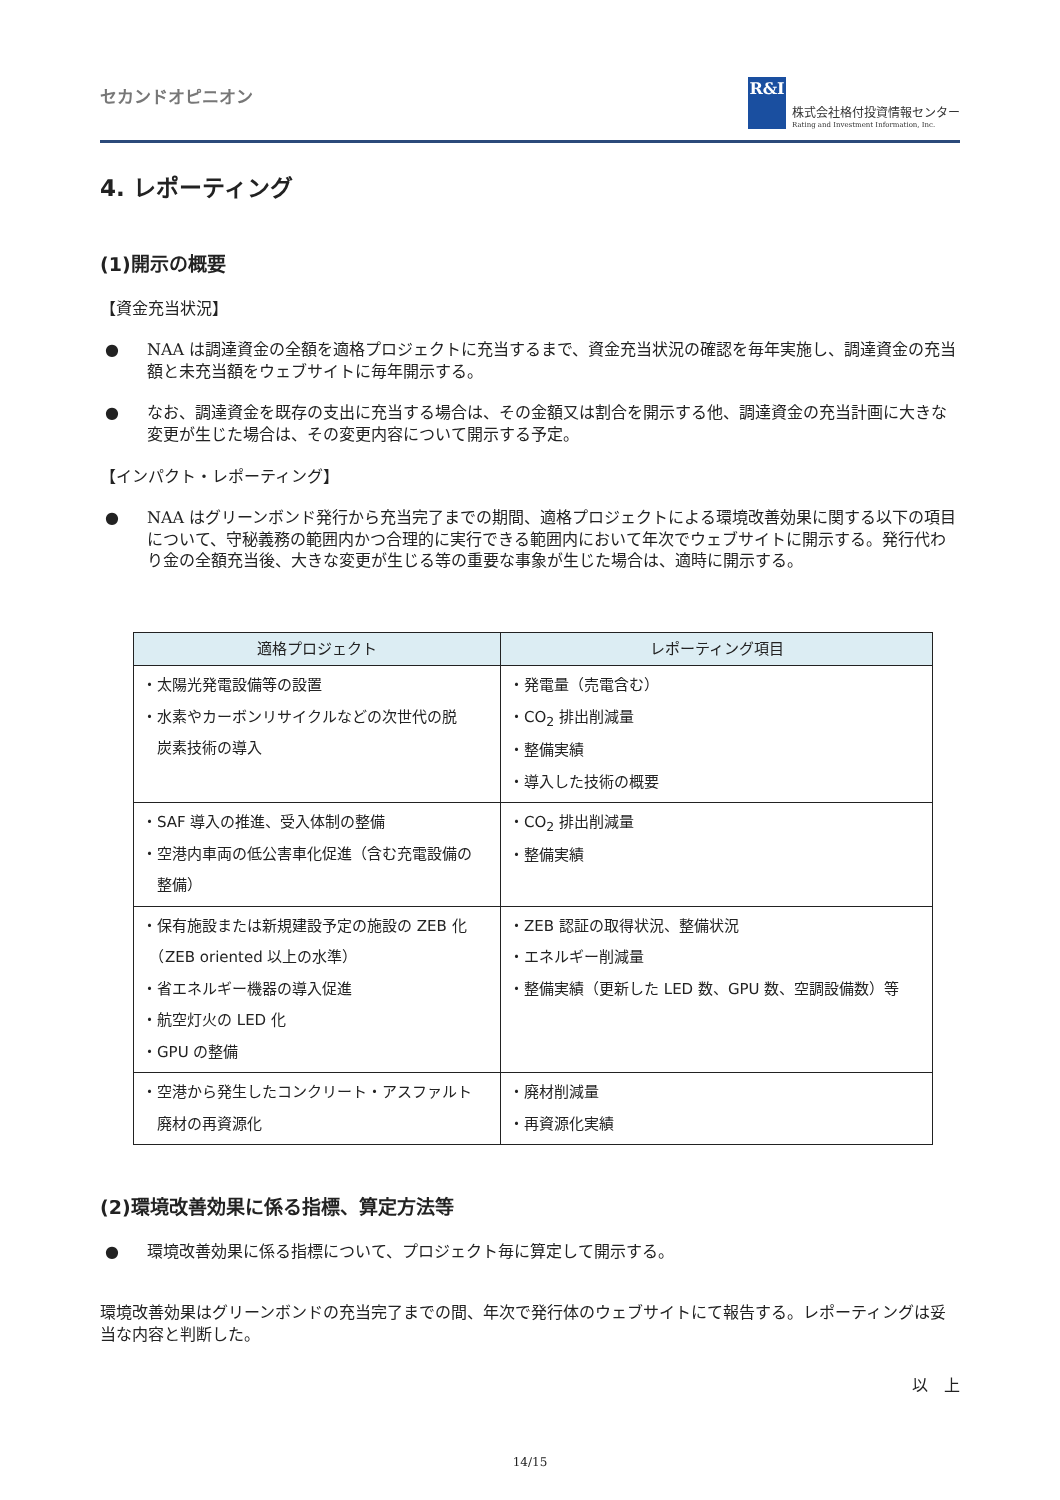セカンドオピニオン
R&I
株式会社格付投資情報センター
Rating and Investment Information, Inc.
4. レポーティング
(1)開示の概要
【資金充当状況】
● NAA は調達資金の全額を適格プロジェクトに充当するまで、資金充当状況の確認を毎年実施し、調達資金の充当額と未充当額をウェブサイトに毎年開示する。
● なお、調達資金を既存の支出に充当する場合は、その金額又は割合を開示する他、調達資金の充当計画に大きな変更が生じた場合は、その変更内容について開示する予定。
【インパクト・レポーティング】
● NAA はグリーンボンド発行から充当完了までの期間、適格プロジェクトによる環境改善効果に関する以下の項目について、守秘義務の範囲内かつ合理的に実行できる範囲内において年次でウェブサイトに開示する。発行代わり金の全額充当後、大きな変更が生じる等の重要な事象が生じた場合は、適時に開示する。
| 適格プロジェクト | レポーティング項目 |
| --- | --- |
| ・太陽光発電設備等の設置 ・水素やカーボンリサイクルなどの次世代の脱 炭素技術の導入 | ・発電量（売電含む） ・CO<sub>2</sub> 排出削減量 ・整備実績 ・導入した技術の概要 |
| ・SAF 導入の推進、受入体制の整備 ・空港内車両の低公害車化促進（含む充電設備の 整備） | ・CO<sub>2</sub> 排出削減量 ・整備実績 |
| ・保有施設または新規建設予定の施設の ZEB 化 （ZEB oriented 以上の水準） ・省エネルギー機器の導入促進 ・航空灯火の LED 化 ・GPU の整備 | ・ZEB 認証の取得状況、整備状況 ・エネルギー削減量 ・整備実績（更新した LED 数、GPU 数、空調設備数）等 |
| ・空港から発生したコンクリート・アスファルト 廃材の再資源化 | ・廃材削減量 ・再資源化実績 |
(2)環境改善効果に係る指標、算定方法等
● 環境改善効果に係る指標について、プロジェクト毎に算定して開示する。
環境改善効果はグリーンボンドの充当完了までの間、年次で発行体のウェブサイトにて報告する。レポーティングは妥当な内容と判断した。
以　上
14/15